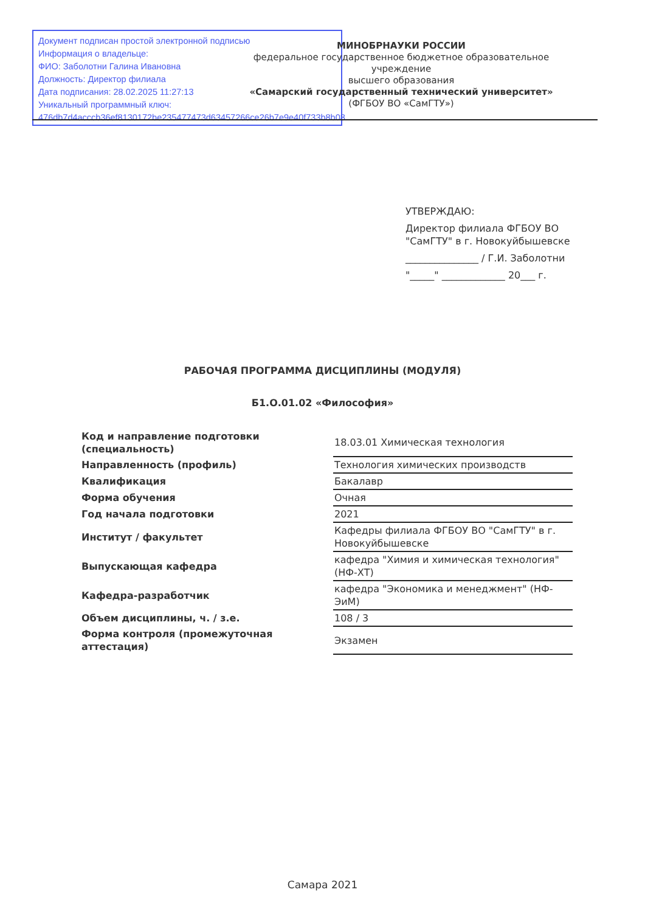Документ подписан простой электронной подписью
Информация о владельце:
ФИО: Заболотни Галина Ивановна
Должность: Директор филиала
Дата подписания: 28.02.2025 11:27:13
Уникальный программный ключ:
476db7d4acccb36ef8130172be235477473d63457266ce26b7e9e40f733b8b08
МИНОБРНАУКИ РОССИИ
федеральное государственное бюджетное образовательное учреждение
высшего образования
«Самарский государственный технический университет»
(ФГБОУ ВО «СамГТУ»)
УТВЕРЖДАЮ:
Директор филиала ФГБОУ ВО
"СамГТУ" в г. Новокуйбышевске
_______________ / Г.И. Заболотни
"_____" _____________ 20___ г.
РАБОЧАЯ ПРОГРАММА ДИСЦИПЛИНЫ (МОДУЛЯ)
Б1.О.01.02 «Философия»
| Код и направление подготовки (специальность) | 18.03.01 Химическая технология |
| Направленность (профиль) | Технология химических производств |
| Квалификация | Бакалавр |
| Форма обучения | Очная |
| Год начала подготовки | 2021 |
| Институт / факультет | Кафедры филиала ФГБОУ ВО "СамГТУ" в г. Новокуйбышевске |
| Выпускающая кафедра | кафедра "Химия и химическая технология" (НФ-ХТ) |
| Кафедра-разработчик | кафедра "Экономика и менеджмент" (НФ-ЭиМ) |
| Объем дисциплины, ч. / з.е. | 108 / 3 |
| Форма контроля (промежуточная аттестация) | Экзамен |
Самара 2021